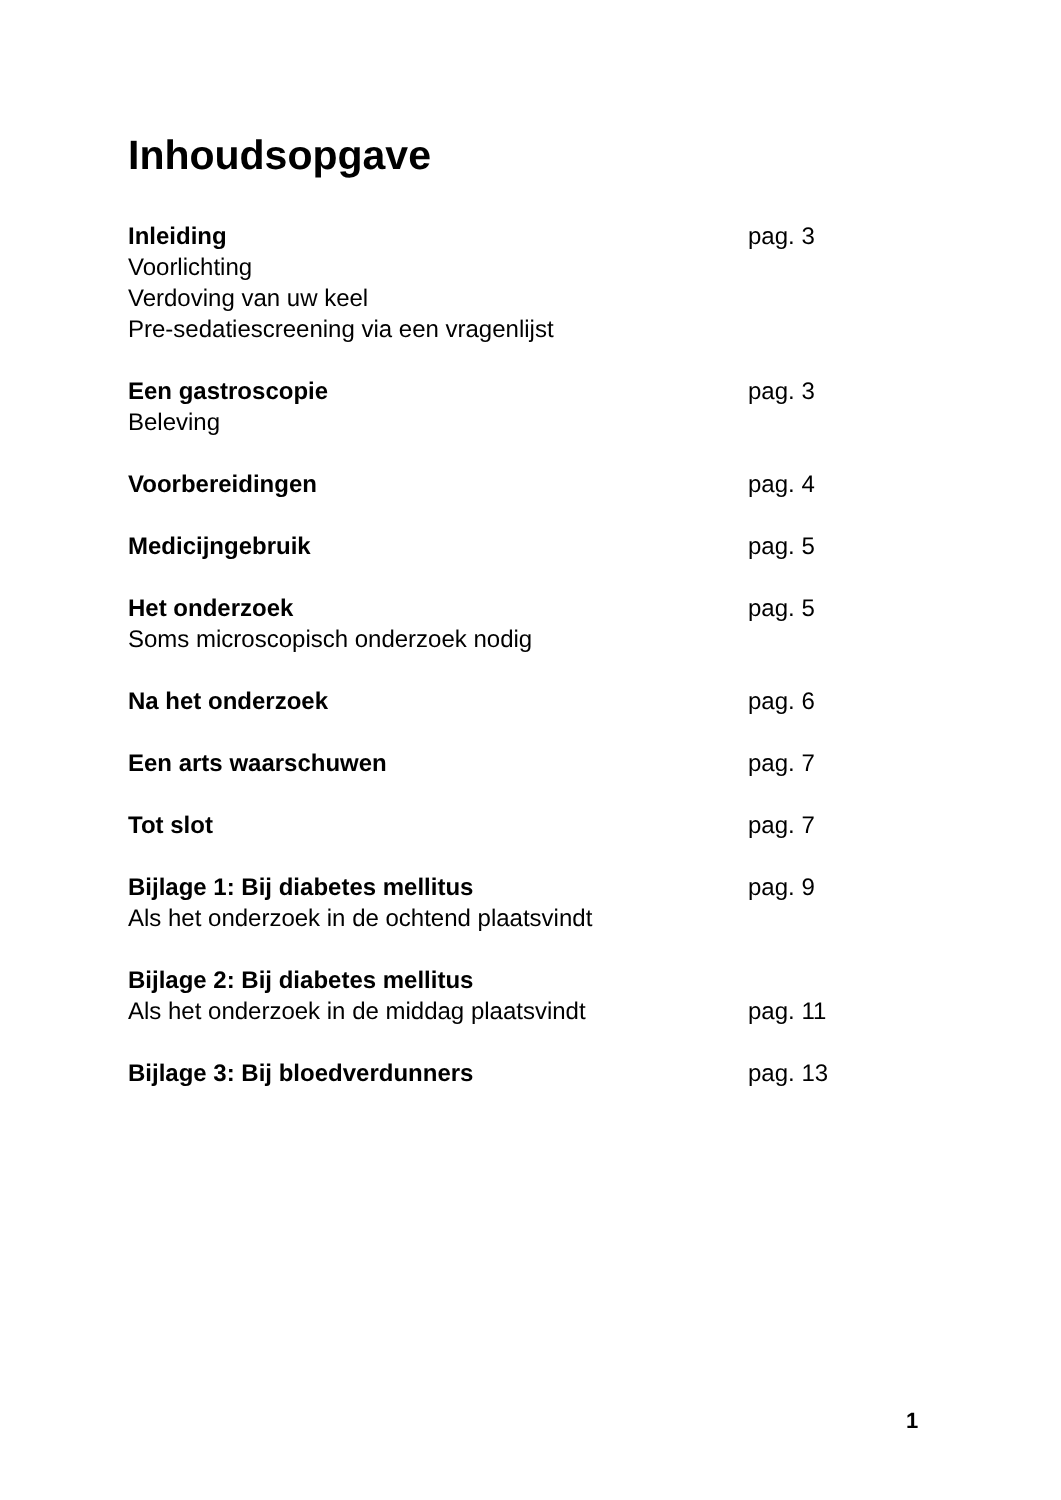Inhoudsopgave
Inleiding pag. 3
Voorlichting
Verdoving van uw keel
Pre-sedatiescreening via een vragenlijst
Een gastroscopie pag. 3
Beleving
Voorbereidingen pag. 4
Medicijngebruik pag. 5
Het onderzoek pag. 5
Soms microscopisch onderzoek nodig
Na het onderzoek pag. 6
Een arts waarschuwen pag. 7
Tot slot pag. 7
Bijlage 1: Bij diabetes mellitus pag. 9
Als het onderzoek in de ochtend plaatsvindt
Bijlage 2: Bij diabetes mellitus
Als het onderzoek in de middag plaatsvindt pag. 11
Bijlage 3: Bij bloedverdunners pag. 13
1